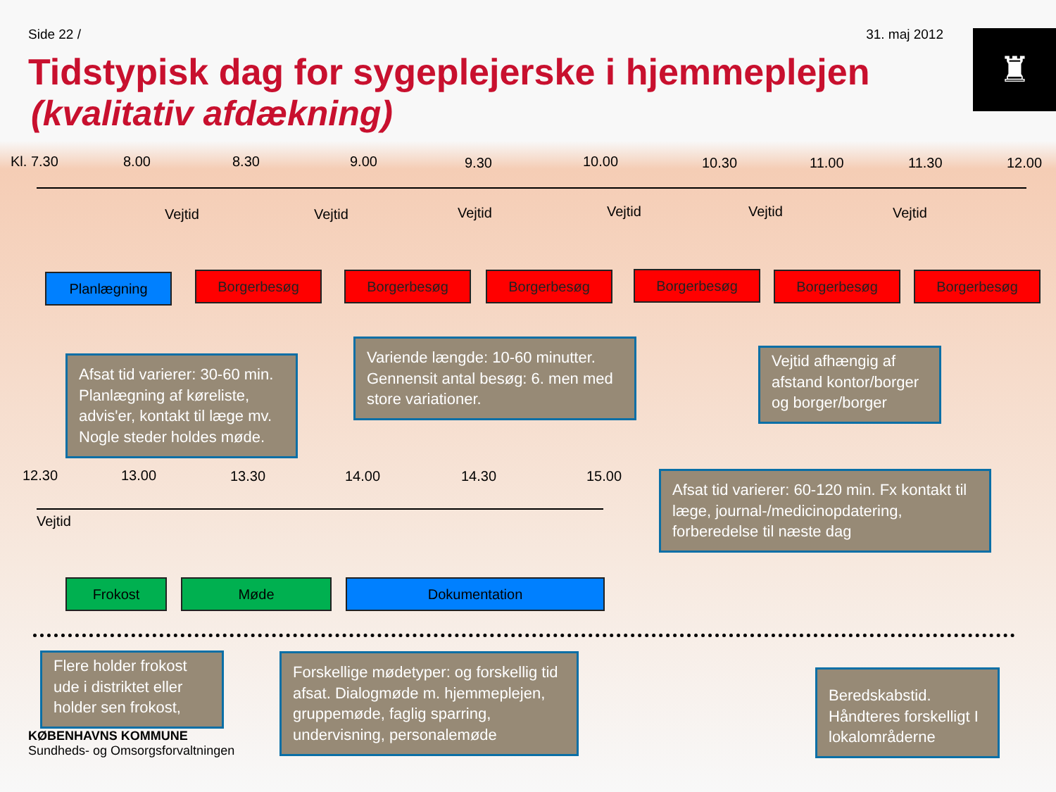Side 22 / 31. maj 2012
♜
Tidstypisk dag for sygeplejerske i hjemmeplejen
(kvalitativ afdækning)
Kl. 7.30 8.00 8.30 9.00 9.30 10.00 10.30 11.00 11.30 12.00
Vejtid Vejtid Vejtid Vejtid Vejtid Vejtid
Planlægning Borgerbesøg Borgerbesøg Borgerbesøg Borgerbesøg Borgerbesøg Borgerbesøg
Afsat tid varierer: 30-60 min. Planlægning af køreliste, advis'er, kontakt til læge mv. Nogle steder holdes møde.
Variende længde: 10-60 minutter. Gennensit antal besøg: 6. men med store variationer.
Vejtid afhængig af afstand kontor/borger og borger/borger
12.30 13.00 13.30 14.00 14.30 15.00
Vejtid
Afsat tid varierer: 60-120 min. Fx kontakt til læge, journal-/medicinopdatering, forberedelse til næste dag
Frokost Møde Dokumentation
Flere holder frokost ude i distriktet eller holder sen frokost,
Forskellige mødetyper: og forskellig tid afsat. Dialogmøde m. hjemmeplejen, gruppemøde, faglig sparring, undervisning, personalemøde
Beredskabstid. Håndteres forskelligt I lokalområderne
KØBENHAVNS KOMMUNE
Sundheds- og Omsorgsforvaltningen